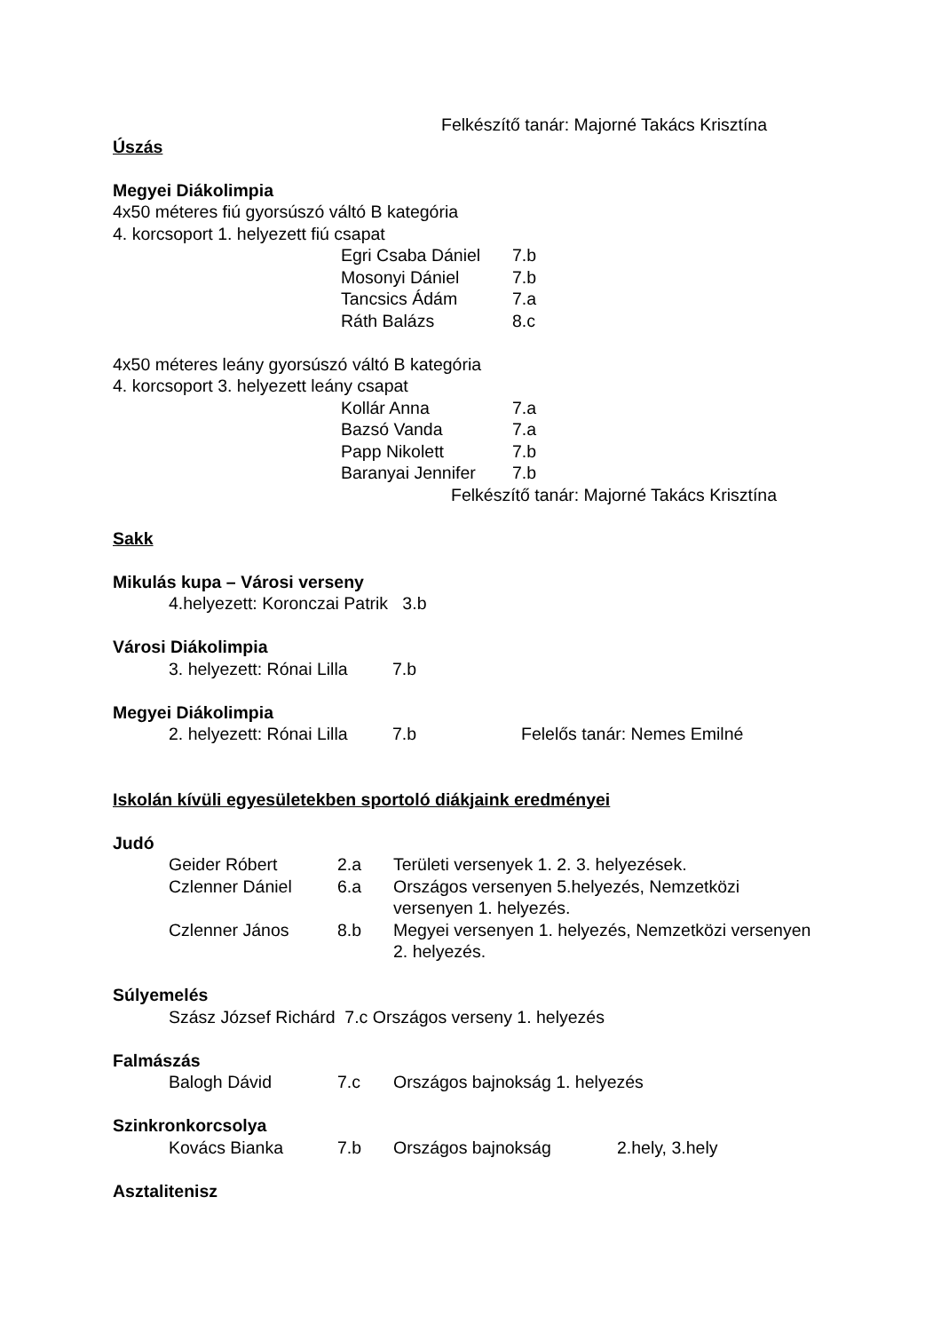Felkészítő tanár: Majorné Takács Krisztína
Úszás
Megyei Diákolimpia
4x50 méteres fiú gyorsúszó váltó B kategória
4. korcsoport 1. helyezett fiú csapat
Egri Csaba Dániel 7.b
Mosonyi Dániel 7.b
Tancsics Ádám 7.a
Ráth Balázs 8.c
4x50 méteres leány gyorsúszó váltó B kategória
4. korcsoport 3. helyezett leány csapat
Kollár Anna 7.a
Bazsó Vanda 7.a
Papp Nikolett 7.b
Baranyai Jennifer 7.b
Felkészítő tanár: Majorné Takács Krisztína
Sakk
Mikulás kupa – Városi verseny
4.helyezett: Koronczai Patrik 3.b
Városi Diákolimpia
3. helyezett: Rónai Lilla 7.b
Megyei Diákolimpia
2. helyezett: Rónai Lilla 7.b Felelős tanár: Nemes Emilné
Iskolán kívüli egyesületekben sportoló diákjaink eredményei
Judó
Geider Róbert 2.a Területi versenyek 1. 2. 3. helyezések.
Czlenner Dániel 6.a Országos versenyen 5.helyezés, Nemzetközi versenyen 1. helyezés.
Czlenner János 8.b Megyei versenyen 1. helyezés, Nemzetközi versenyen 2. helyezés.
Súlyemelés
Szász József Richárd 7.c Országos verseny 1. helyezés
Falmászás
Balogh Dávid 7.c Országos bajnokság 1. helyezés
Szinkronkorcsolya
Kovács Bianka 7.b Országos bajnokság 2.hely, 3.hely
Asztalitenisz